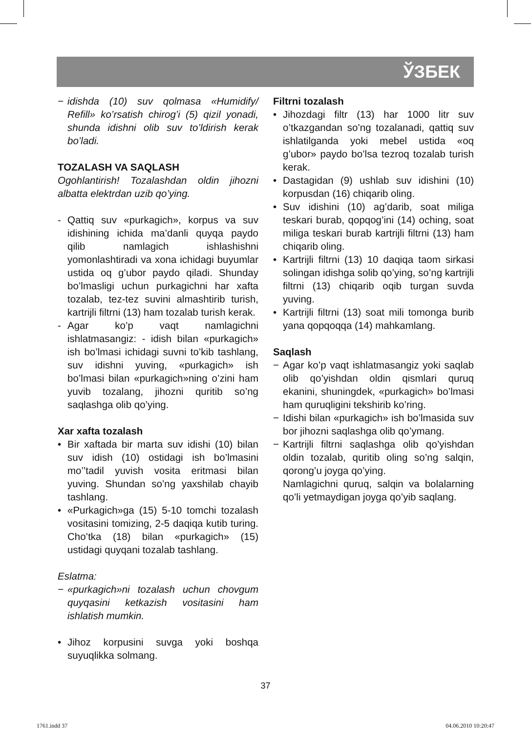ЎЗБЕК
− idishda (10) suv qolmasa «Humidify/ Refill» ko’rsatish chirog’i (5) qizil yonadi, shunda idishni olib suv to’ldirish kerak bo’ladi.
TOZALASH VA SAQLASH
Ogohlantirish! Tozalashdan oldin jihozni albatta elektrdan uzib qo’ying.
- Qattiq suv «purkagich», korpus va suv idishining ichida ma’danli quyqa paydo qilib namlagich ishlashishni yomonlashtiradi va xona ichidagi buyumlar ustida oq g’ubor paydo qiladi. Shunday bo’lmasligi uchun purkagichni har xafta tozalab, tez-tez suvini almashtirib turish, kartrijli filtrni (13) ham tozalab turish kerak.
- Agar ko’p vaqt namlagichni ishlatmasangiz: - idish bilan «purkagich» ish bo’lmasi ichidagi suvni to’kib tashlang, suv idishni yuving, «purkagich» ish bo’lmasi bilan «purkagich»ning o’zini ham yuvib tozalang, jihozni quritib so’ng saqlashga olib qo’ying.
Xar xafta tozalash
• Bir xaftada bir marta suv idishi (10) bilan suv idish (10) ostidagi ish bo’lmasini mo’’tadil yuvish vosita eritmasi bilan yuving. Shundan so’ng yaxshilab chayib tashlang.
• «Purkagich»ga (15) 5-10 tomchi tozalash vositasini tomizing, 2-5 daqiqa kutib turing. Cho’tka (18) bilan «purkagich» (15) ustidagi quyqani tozalab tashlang.
Eslatma:
− «purkagich»ni tozalash uchun chovgum quyqasini ketkazish vositasini ham ishlatish mumkin.
• Jihoz korpusini suvga yoki boshqa suyuqlikka solmang.
Filtrni tozalash
• Jihozdagi filtr (13) har 1000 litr suv o’tkazgandan so’ng tozalanadi, qattiq suv ishlatilganda yoki mebel ustida «oq g’ubor» paydo bo’lsa tezroq tozalab turish kerak.
• Dastagidan (9) ushlab suv idishini (10) korpusdan (16) chiqarib oling.
• Suv idishini (10) ag’darib, soat miliga teskari burab, qopqog’ini (14) oching, soat miliga teskari burab kartrijli filtrni (13) ham chiqarib oling.
• Kartrijli filtrni (13) 10 daqiqa taom sirkasi solingan idishga solib qo’ying, so’ng kartrijli filtrni (13) chiqarib oqib turgan suvda yuving.
• Kartrijli filtrni (13) soat mili tomonga burib yana qopqoqqa (14) mahkamlang.
Saqlash
− Agar ko’p vaqt ishlatmasangiz yoki saqlab olib qo’yishdan oldin qismlari quruq ekanini, shuningdek, «purkagich» bo’lmasi ham quruqligini tekshirib ko’ring.
− Idishi bilan «purkagich» ish bo’lmasida suv bor jihozni saqlashga olib qo’ymang.
− Kartrijli filtrni saqlashga olib qo’yishdan oldin tozalab, quritib oling so’ng salqin, qorong’u joyga qo’ying.
Namlagichni quruq, salqin va bolalarning qo’li yetmaydigan joyga qo’yib saqlang.
37
1761.indd 37 04.06.2010 10:20:47